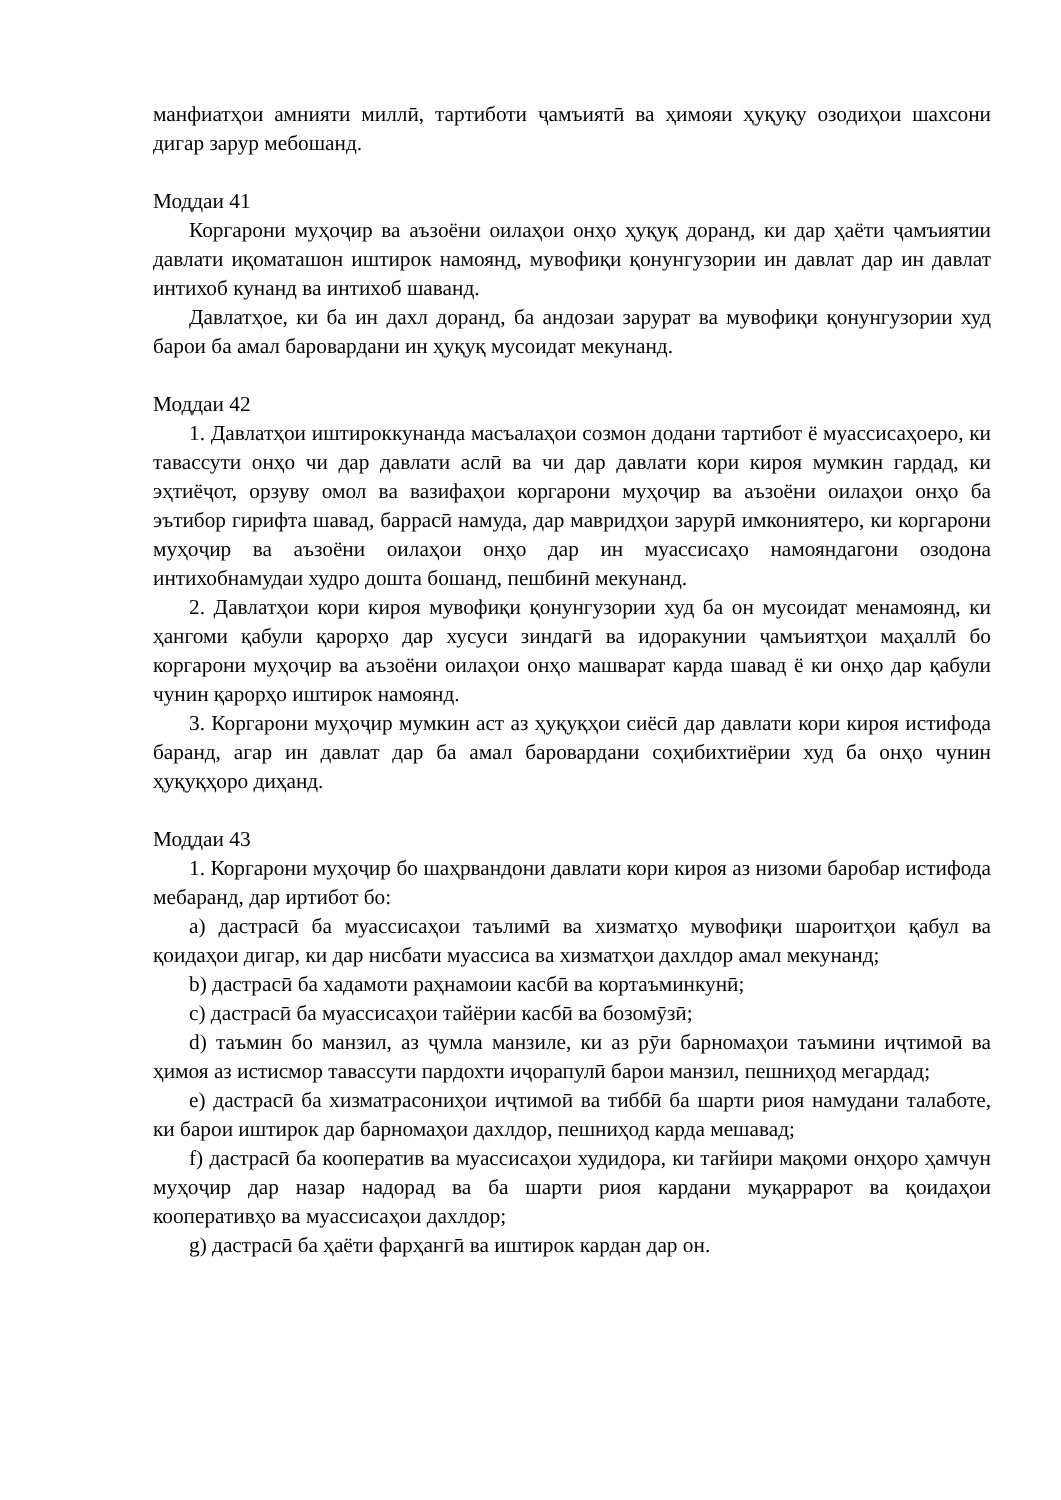манфиатҳои амнияти миллӣ, тартиботи ҷамъиятӣ ва ҳимояи ҳуқуқу озодиҳои шахсони дигар зарур мебошанд.
Моддаи 41
Коргарони муҳоҷир ва аъзоёни оилаҳои онҳо ҳуқуқ доранд, ки дар ҳаёти ҷамъиятии давлати иқоматашон иштирок намоянд, мувофиқи қонунгузории ин давлат дар ин давлат интихоб кунанд ва интихоб шаванд.
Давлатҳое, ки ба ин дахл доранд, ба андозаи зарурат ва мувофиқи қонунгузории худ барои ба амал баровардани ин ҳуқуқ мусоидат мекунанд.
Моддаи 42
1. Давлатҳои иштироккунанда масъалаҳои созмон додани тартибот ё муассисаҳоеро, ки тавассути онҳо чи дар давлати аслӣ ва чи дар давлати кори кироя мумкин гардад, ки эҳтиёҷот, орзуву омол ва вазифаҳои коргарони муҳоҷир ва аъзоёни оилаҳои онҳо ба эътибор гирифта шавад, баррасӣ намуда, дар мавридҳои зарурӣ имкониятеро, ки коргарони муҳоҷир ва аъзоёни оилаҳои онҳо дар ин муассисаҳо намояндагони озодона интихобнамудаи худро дошта бошанд, пешбинӣ мекунанд.
2. Давлатҳои кори кироя мувофиқи қонунгузории худ ба он мусоидат менамоянд, ки ҳангоми қабули қарорҳо дар хусуси зиндагӣ ва идоракунии ҷамъиятҳои маҳаллӣ бо коргарони муҳоҷир ва аъзоёни оилаҳои онҳо машварат карда шавад ё ки онҳо дар қабули чунин қарорҳо иштирок намоянд.
3. Коргарони муҳоҷир мумкин аст аз ҳуқуқҳои сиёсӣ дар давлати кори кироя истифода баранд, агар ин давлат дар ба амал баровардани соҳибихтиёрии худ ба онҳо чунин ҳуқуқҳоро диҳанд.
Моддаи 43
1. Коргарони муҳоҷир бо шаҳрвандони давлати кори кироя аз низоми баробар истифода мебаранд, дар иртибот бо:
a) дастрасӣ ба муассисаҳои таълимӣ ва хизматҳо мувофиқи шароитҳои қабул ва қоидаҳои дигар, ки дар нисбати муассиса ва хизматҳои дахлдор амал мекунанд;
b) дастрасӣ ба хадамоти раҳнамоии касбӣ ва кортаъминкунӣ;
c) дастрасӣ ба муассисаҳои тайёрии касбӣ ва бозомӯзӣ;
d) таъмин бо манзил, аз ҷумла манзиле, ки аз рӯи барномаҳои таъмини иҷтимоӣ ва ҳимоя аз истисмор тавассути пардохти иҷорапулӣ барои манзил, пешниҳод мегардад;
e) дастрасӣ ба хизматрасониҳои иҷтимоӣ ва тиббӣ ба шарти риоя намудани талаботе, ки барои иштирок дар барномаҳои дахлдор, пешниҳод карда мешавад;
f) дастрасӣ ба кооператив ва муассисаҳои худидора, ки тағйири мақоми онҳоро ҳамчун муҳоҷир дар назар надорад ва ба шарти риоя кардани муқаррарот ва қоидаҳои кооперативҳо ва муассисаҳои дахлдор;
g) дастрасӣ ба ҳаёти фарҳангӣ ва иштирок кардан дар он.